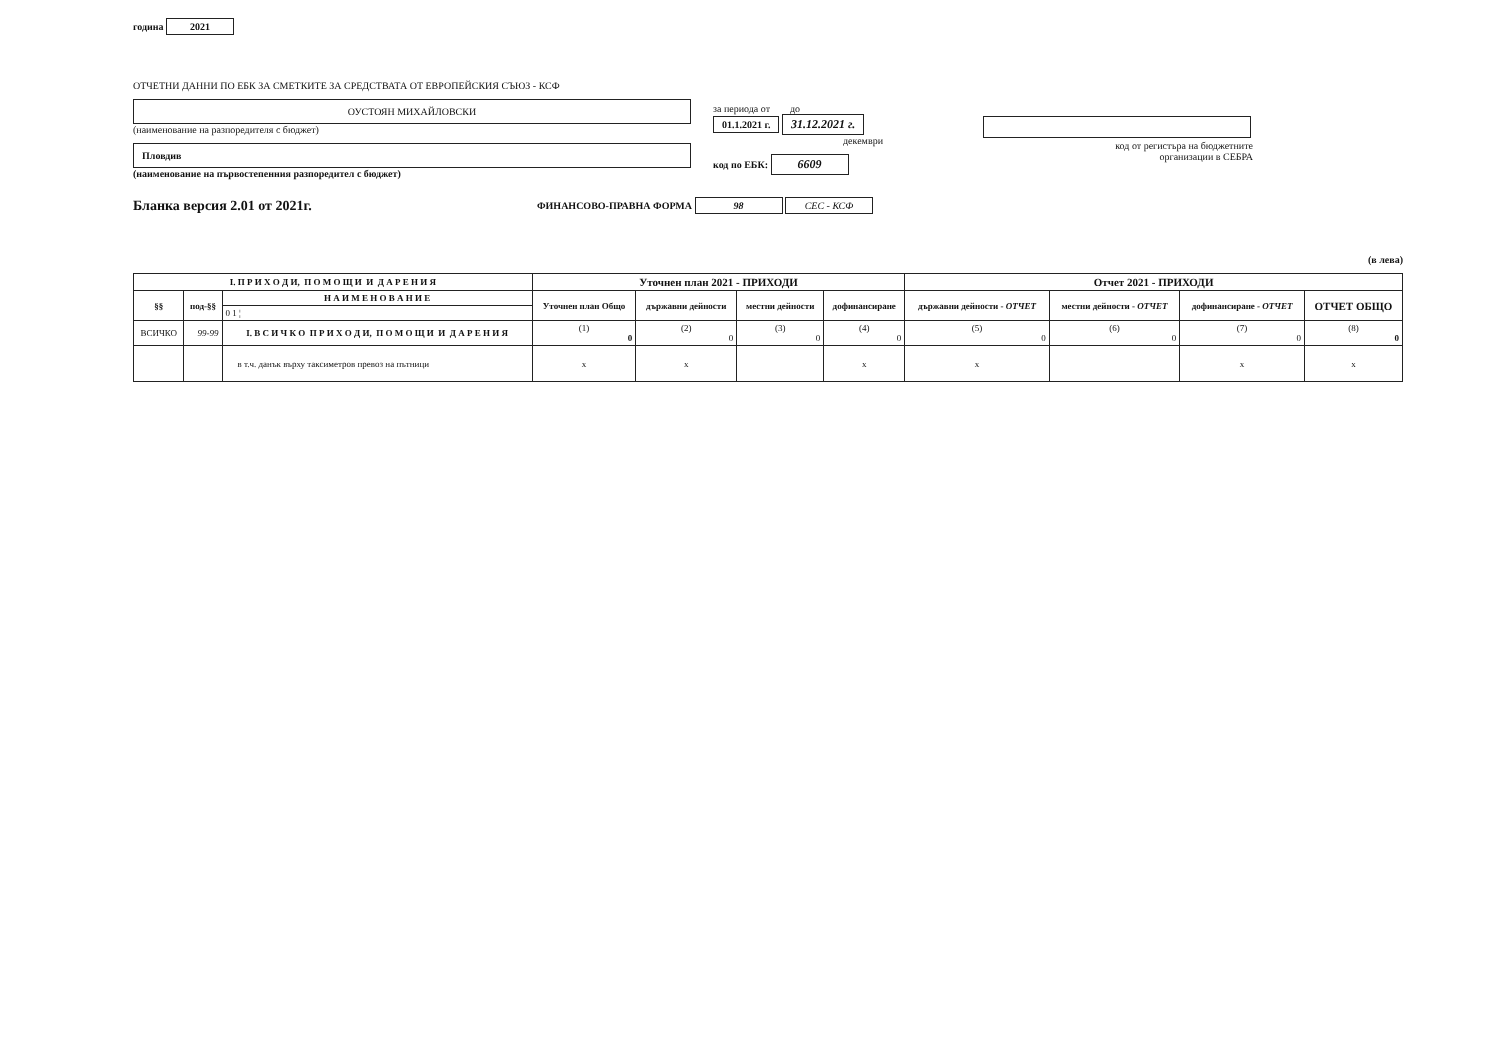година 2021
ОТЧЕТНИ ДАННИ ПО ЕБК ЗА СМЕТКИТЕ ЗА СРЕДСТВАТА ОТ ЕВРОПЕЙСКИЯ СЪЮЗ - КСФ
ОУСТОЯН МИХАЙЛОВСКИ
(наименование на разпоредителя с бюджет)
Пловдив
(наименование на първостепенния разпоредител с бюджет)
за периода от до
01.1.2021 г. 31.12.2021 г.
декември
код по ЕБК: 6609
код от регистъра на бюджетните
организации в СЕБРА
Бланка версия 2.01 от 2021г.
ФИНАНСОВО-ПРАВНА ФОРМА 98 СЕС - КСФ
(в лева)
| I. П Р И Х О Д И, П О М О Щ И И Д А Р Е Н И Я | | | Уточнен план 2021 - ПРИХОДИ | | | | Отчет 2021 - ПРИХОДИ | | | |
| --- | --- | --- | --- | --- | --- | --- | --- | --- | --- | --- |
| §§ | под-§§ | Н А И М Е Н О В А Н И Е | Уточнен план Общо | държавни дейности | местни дейности | дофинансиране | държавни дейности - ОТЧЕТ | местни дейности - ОТЧЕТ | дофинансиране - ОТЧЕТ | ОТЧЕТ ОБЩО |
| | | 0 1 ¦ | | | | | | | | |
| ВСИЧКО | 99-99 | I. В С И Ч К О П Р И Х О Д И, П О М О Щ И И Д А Р Е Н И Я | (1) 0 | (2) 0 | (3) 0 | (4) 0 | (5) 0 | (6) 0 | (7) 0 | (8) 0 |
| | | в т.ч. данък върху таксиметров превоз на пътници | x | x | | x | x | | x | x |